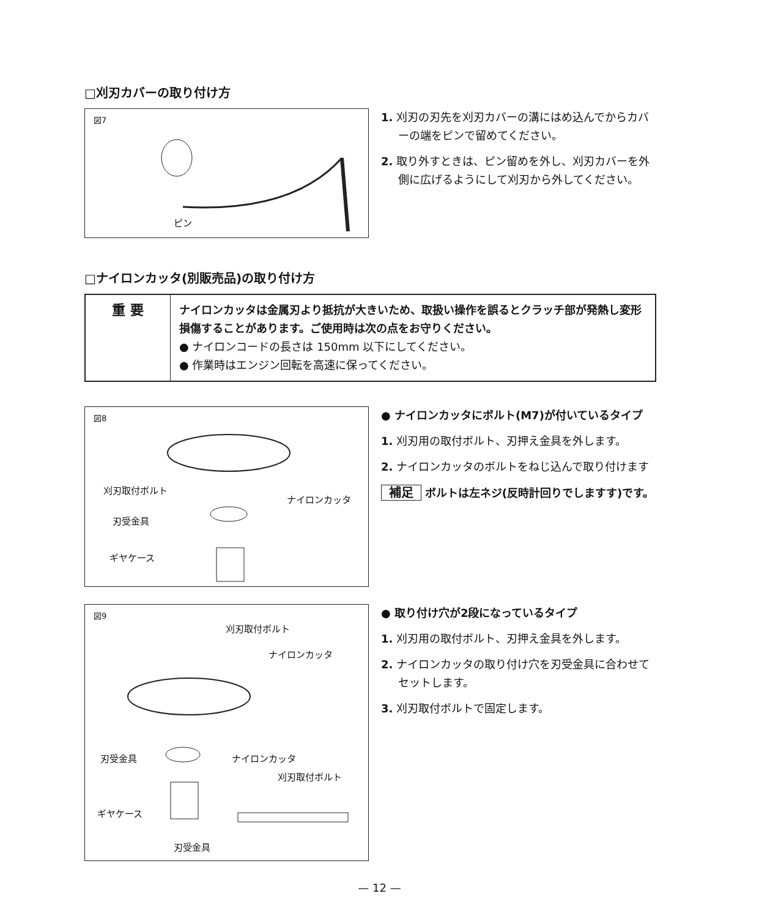□刈刃カバーの取り付け方
図7
ピン
1. 刈刃の刃先を刈刃カバーの溝にはめ込んでからカバーの端をピンで留めてください。
2. 取り外すときは、ピン留めを外し、刈刃カバーを外側に広げるようにして刈刃から外してください。
□ナイロンカッタ(別販売品)の取り付け方
| 重 要 | ナイロンカッタは金属刃より抵抗が大きいため、取扱い操作を誤るとクラッチ部が発熱し変形損傷することがあります。ご使用時は次の点をお守りください。 ● ナイロンコードの長さは 150mm 以下にしてください。 ● 作業時はエンジン回転を高速に保ってください。 |
図8
刈刃取付ボルト
ナイロンカッタ
刃受金具
ギヤケース
● ナイロンカッタにボルト(M7)が付いているタイプ
1. 刈刃用の取付ボルト、刃押え金具を外します。
2. ナイロンカッタのボルトをねじ込んで取り付けます
補足 ボルトは左ネジ(反時計回りでしますす)です。
図9
刈刃取付ボルト
ナイロンカッタ
刃受金具 ナイロンカッタ
刈刃取付ボルト
ギヤケース
刃受金具
● 取り付け穴が2段になっているタイプ
1. 刈刃用の取付ボルト、刃押え金具を外します。
2. ナイロンカッタの取り付け穴を刃受金具に合わせてセットします。
3. 刈刃取付ボルトで固定します。
— 12 —